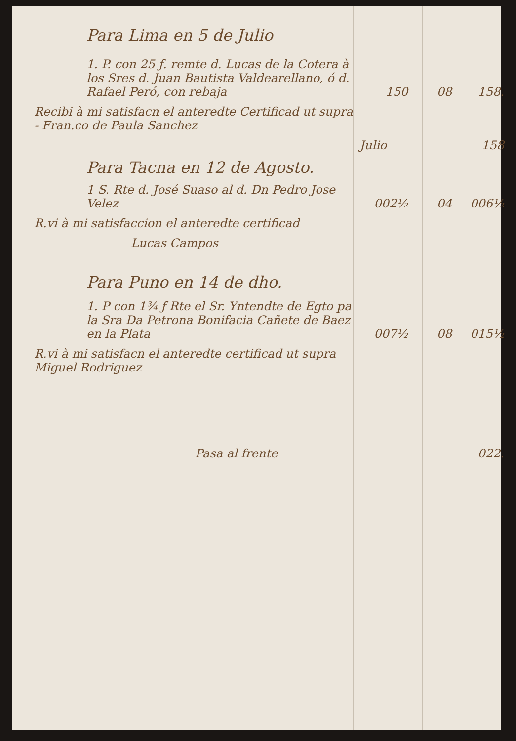| Para Lima en 5 de Julio | | | |
| 1. P. con 25 ƒ. remte d. Lucas de la Cotera à los Sres d. Juan Bautista Valdearellano, ó d. Rafael Peró, con rebaja | 150 | 08 | 158. |
| Recibi à mi satisfacn el anteredte Certificad ut supra - Fran.co de Paula Sanchez | | | |
| | Julio | | 158 |
| Para Tacna en 12 de Agosto. | | | |
| 1 S. Rte d. José Suaso al d. Dn Pedro Jose Velez | 002½ | 04 | 006½ |
| R.vi à mi satisfaccion el anteredte certificad | | | |
| Lucas Campos | | | |
| Para Puno en 14 de dho. | | | |
| 1. P con 1¾ ƒ Rte el Sr. Yntendte de Egto pa la Sra Da Petrona Bonifacia Cañete de Baez en la Plata | 007½ | 08 | 015½ |
| R.vi à mi satisfacn el anteredte certificad ut supra Miguel Rodriguez | | | |
| Pasa al frente | | | 022. |